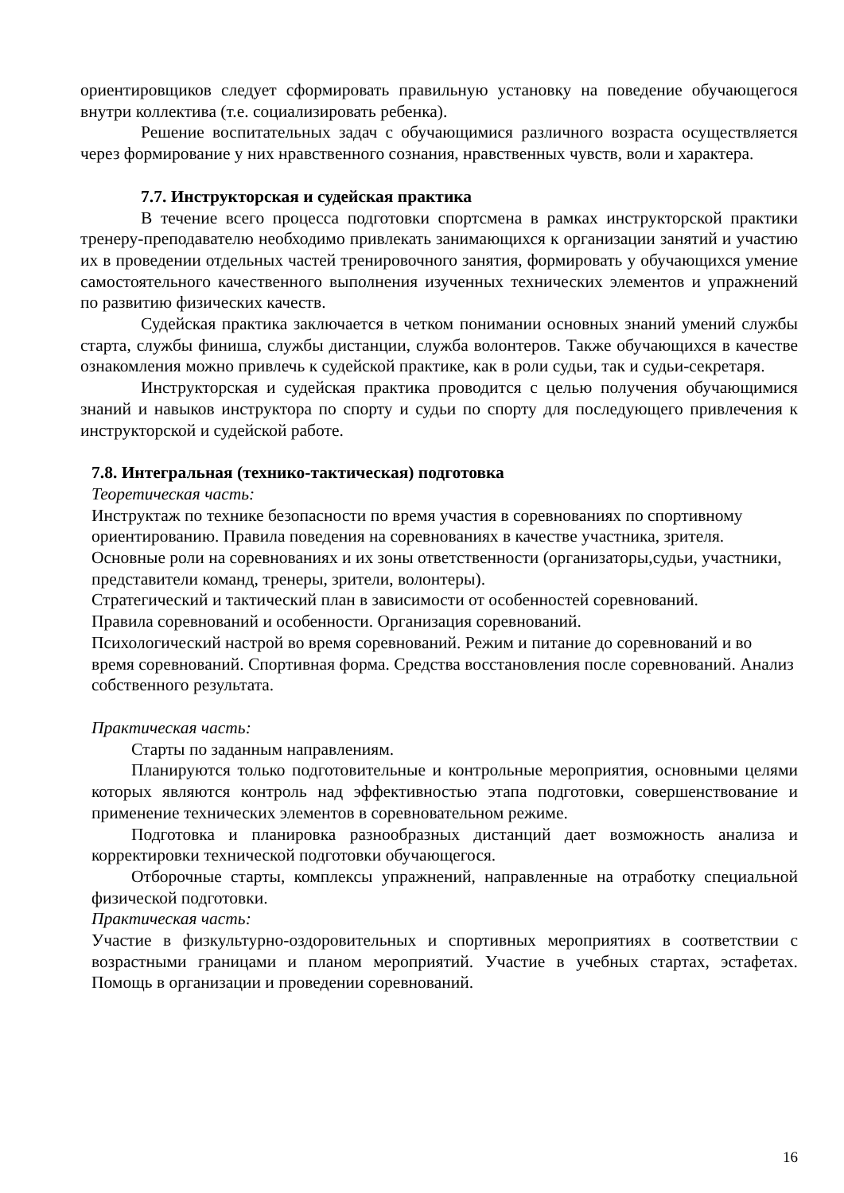ориентировщиков следует сформировать правильную установку на поведение обучающегося внутри коллектива (т.е. социализировать ребенка).
Решение воспитательных задач с обучающимися различного возраста осуществляется через формирование у них нравственного сознания, нравственных чувств, воли и характера.
7.7. Инструкторская и судейская практика
В течение всего процесса подготовки спортсмена в рамках инструкторской практики тренеру-преподавателю необходимо привлекать занимающихся к организации занятий и участию их в проведении отдельных частей тренировочного занятия, формировать у обучающихся умение самостоятельного качественного выполнения изученных технических элементов и упражнений по развитию физических качеств.
Судейская практика заключается в четком понимании основных знаний умений службы старта, службы финиша, службы дистанции, служба волонтеров. Также обучающихся в качестве ознакомления можно привлечь к судейской практике, как в роли судьи, так и судьи-секретаря.
Инструкторская и судейская практика проводится с целью получения обучающимися знаний и навыков инструктора по спорту и судьи по спорту для последующего привлечения к инструкторской и судейской работе.
7.8. Интегральная (технико-тактическая) подготовка
Теоретическая часть:
Инструктаж по технике безопасности по время участия в соревнованиях по спортивному ориентированию. Правила поведения на соревнованиях в качестве участника, зрителя.
Основные роли на соревнованиях и их зоны ответственности (организаторы,судьи, участники, представители команд, тренеры, зрители, волонтеры).
Стратегический и тактический план в зависимости от особенностей соревнований.
Правила соревнований и особенности. Организация соревнований.
Психологический настрой во время соревнований. Режим и питание до соревнований и во время соревнований. Спортивная форма. Средства восстановления после соревнований. Анализ собственного результата.
Практическая часть:
Старты по заданным направлениям.
Планируются только подготовительные и контрольные мероприятия, основными целями которых являются контроль над эффективностью этапа подготовки, совершенствование и применение технических элементов в соревновательном режиме.
Подготовка и планировка разнообразных дистанций дает возможность анализа и корректировки технической подготовки обучающегося.
Отборочные старты, комплексы упражнений, направленные на отработку специальной физической подготовки.
Практическая часть:
Участие в физкультурно-оздоровительных и спортивных мероприятиях в соответствии с возрастными границами и планом мероприятий. Участие в учебных стартах, эстафетах. Помощь в организации и проведении соревнований.
16